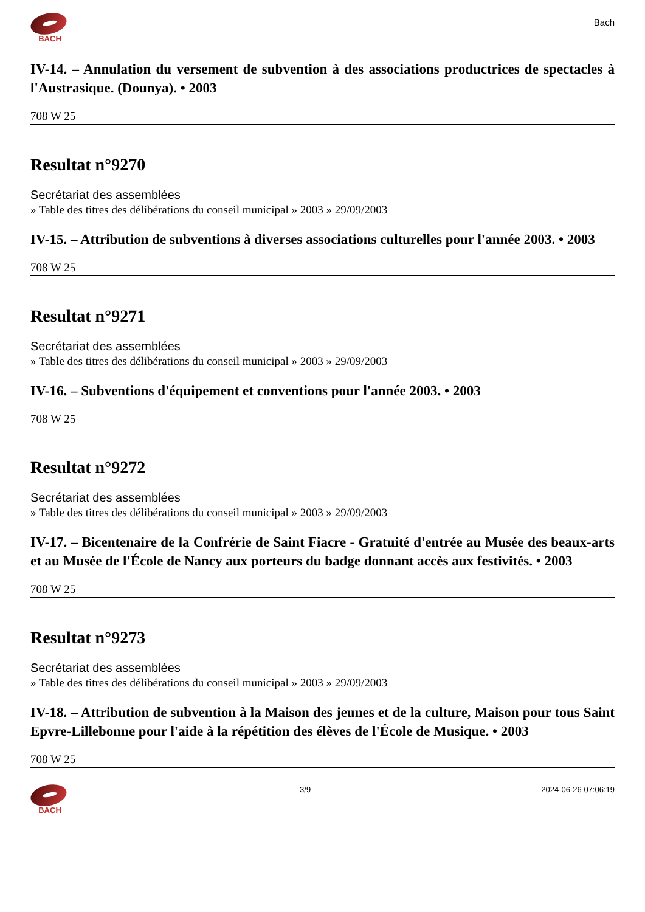BACH
Bach
IV-14. – Annulation du versement de subvention à des associations productrices de spectacles à l'Austrasique. (Dounya). • 2003
708 W 25
Resultat n°9270
Secrétariat des assemblées
» Table des titres des délibérations du conseil municipal » 2003 » 29/09/2003
IV-15. – Attribution de subventions à diverses associations culturelles pour l'année 2003. • 2003
708 W 25
Resultat n°9271
Secrétariat des assemblées
» Table des titres des délibérations du conseil municipal » 2003 » 29/09/2003
IV-16. – Subventions d'équipement et conventions pour l'année 2003. • 2003
708 W 25
Resultat n°9272
Secrétariat des assemblées
» Table des titres des délibérations du conseil municipal » 2003 » 29/09/2003
IV-17. – Bicentenaire de la Confrérie de Saint Fiacre - Gratuité d'entrée au Musée des beaux-arts et au Musée de l'École de Nancy aux porteurs du badge donnant accès aux festivités. • 2003
708 W 25
Resultat n°9273
Secrétariat des assemblées
» Table des titres des délibérations du conseil municipal » 2003 » 29/09/2003
IV-18. – Attribution de subvention à la Maison des jeunes et de la culture, Maison pour tous Saint Epvre-Lillebonne pour l'aide à la répétition des élèves de l'École de Musique. • 2003
708 W 25
BACH 3/9 2024-06-26 07:06:19